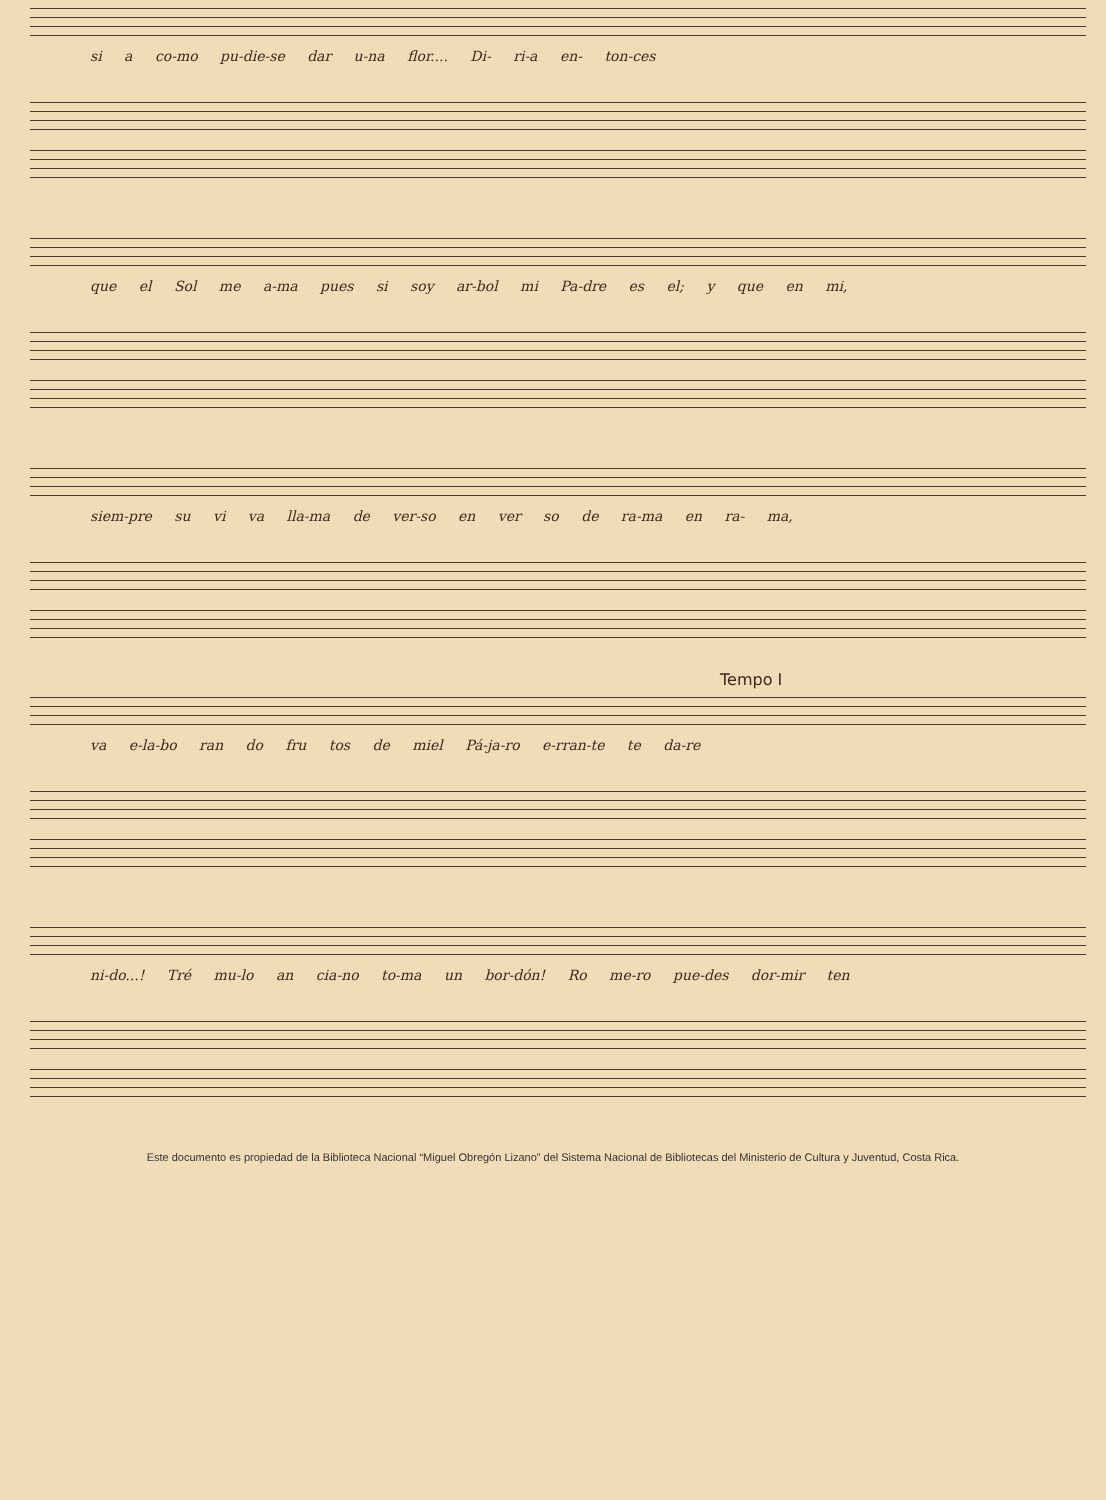si a co-mo pu-die-se dar u-na flor.... Di- ri-a en- ton-ces
que el Sol me a-ma pues si soy ar-bol mi Pa-dre es el; y que en mi,
siem-pre su vi va lla-ma de ver-so en ver so de ra-ma en ra- ma,
Tempo I
va e-la-bo ran do fru tos de miel Pá-ja-ro e-rran-te te da-re
ni-do...! Tré mu-lo an cia-no to-ma un bor-dón! Ro me-ro pue-des dor-mir ten
Este documento es propiedad de la Biblioteca Nacional “Miguel Obregón Lizano” del Sistema Nacional de Bibliotecas del Ministerio de Cultura y Juventud, Costa Rica.